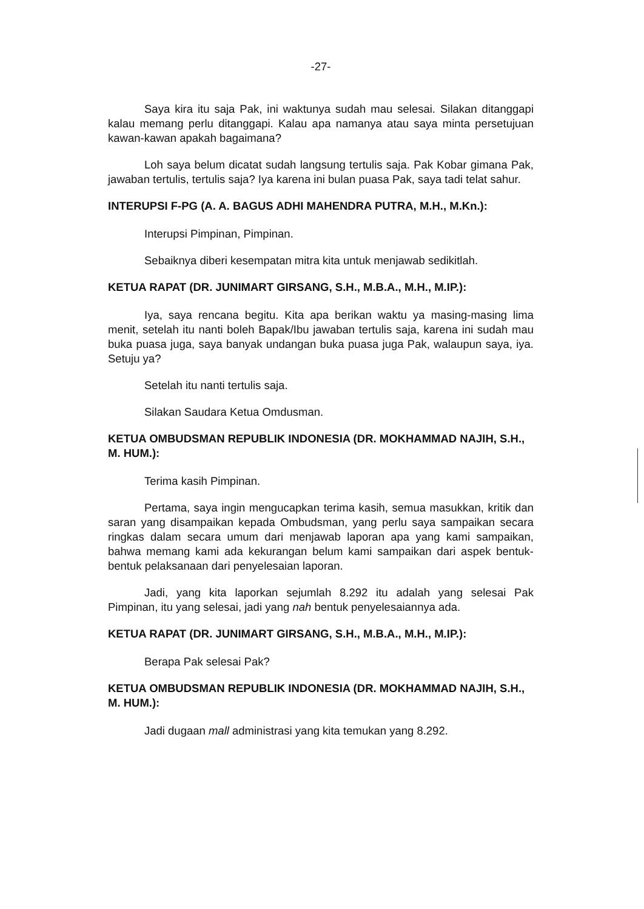-27-
Saya kira itu saja Pak, ini waktunya sudah mau selesai. Silakan ditanggapi kalau memang perlu ditanggapi. Kalau apa namanya atau saya minta persetujuan kawan-kawan apakah bagaimana?
Loh saya belum dicatat sudah langsung tertulis saja. Pak Kobar gimana Pak, jawaban tertulis, tertulis saja? Iya karena ini bulan puasa Pak, saya tadi telat sahur.
INTERUPSI F-PG (A. A. BAGUS ADHI MAHENDRA PUTRA, M.H., M.Kn.):
Interupsi Pimpinan, Pimpinan.
Sebaiknya diberi kesempatan mitra kita untuk menjawab sedikitlah.
KETUA RAPAT (DR. JUNIMART GIRSANG, S.H., M.B.A., M.H., M.IP.):
Iya, saya rencana begitu. Kita apa berikan waktu ya masing-masing lima menit, setelah itu nanti boleh Bapak/Ibu jawaban tertulis saja, karena ini sudah mau buka puasa juga, saya banyak undangan buka puasa juga Pak, walaupun saya, iya. Setuju ya?
Setelah itu nanti tertulis saja.
Silakan Saudara Ketua Omdusman.
KETUA OMBUDSMAN REPUBLIK INDONESIA (DR. MOKHAMMAD NAJIH, S.H., M. HUM.):
Terima kasih Pimpinan.
Pertama, saya ingin mengucapkan terima kasih, semua masukkan, kritik dan saran yang disampaikan kepada Ombudsman, yang perlu saya sampaikan secara ringkas dalam secara umum dari menjawab laporan apa yang kami sampaikan, bahwa memang kami ada kekurangan belum kami sampaikan dari aspek bentuk-bentuk pelaksanaan dari penyelesaian laporan.
Jadi, yang kita laporkan sejumlah 8.292 itu adalah yang selesai Pak Pimpinan, itu yang selesai, jadi yang nah bentuk penyelesaiannya ada.
KETUA RAPAT (DR. JUNIMART GIRSANG, S.H., M.B.A., M.H., M.IP.):
Berapa Pak selesai Pak?
KETUA OMBUDSMAN REPUBLIK INDONESIA (DR. MOKHAMMAD NAJIH, S.H., M. HUM.):
Jadi dugaan mall administrasi yang kita temukan yang 8.292.